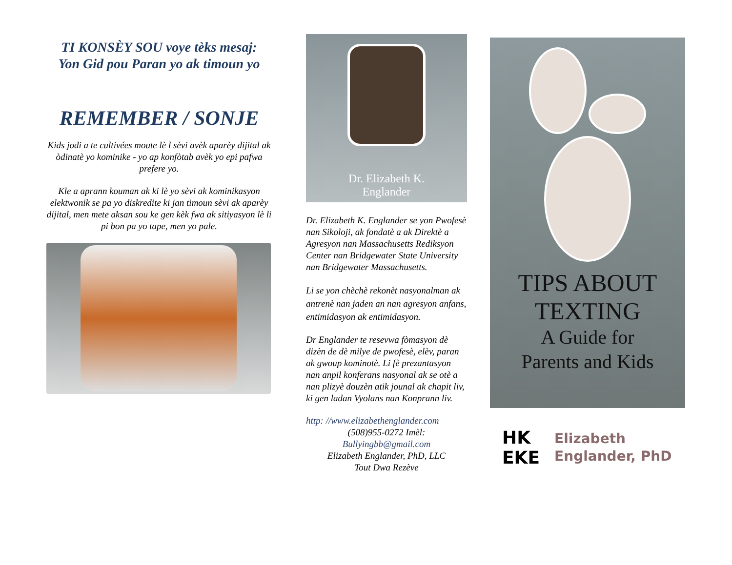TI KONSÈY SOU voye tèks mesaj:
Yon Gid pou Paran yo ak timoun yo
REMEMBER / SONJE
Kids jodi a te cultivées moute lè l sèvi avèk aparèy dijital ak òdinatè yo kominike - yo ap konfòtab avèk yo epi pafwa prefere yo.
Kle a aprann kouman ak ki lè yo sèvi ak kominikasyon elektwonik se pa yo diskredite ki jan timoun sèvi ak aparèy dijital, men mete aksan sou ke gen kèk fwa ak sitiyasyon lè li pi bon pa yo tape, men yo pale.
Dr. Elizabeth K.
Englander
Dr. Elizabeth K. Englander se yon Pwofesè nan Sikoloji, ak fondatè a ak Direktè a Agresyon nan Massachusetts Rediksyon Center nan Bridgewater State University nan Bridgewater Massachusetts.
Li se yon chèchè rekonèt nasyonalman ak antrenè nan jaden an nan agresyon anfans, entimidasyon ak entimidasyon.
Dr Englander te resevwa fòmasyon dè dizèn de dè milye de pwofesè, elèv, paran ak gwoup kominotè. Li fè prezantasyon nan anpil konferans nasyonal ak se otè a nan plizyè douzèn atik jounal ak chapit liv, ki gen ladan Vyolans nan Konprann liv.
http: //www.elizabethenglander.com
(508)955-0272 Imèl:
Bullyingbb@gmail.com
Elizabeth Englander, PhD, LLC
Tout Dwa Rezève
TIPS ABOUT
TEXTING
A Guide for
Parents and Kids
HK
EKE
Elizabeth
Englander, PhD